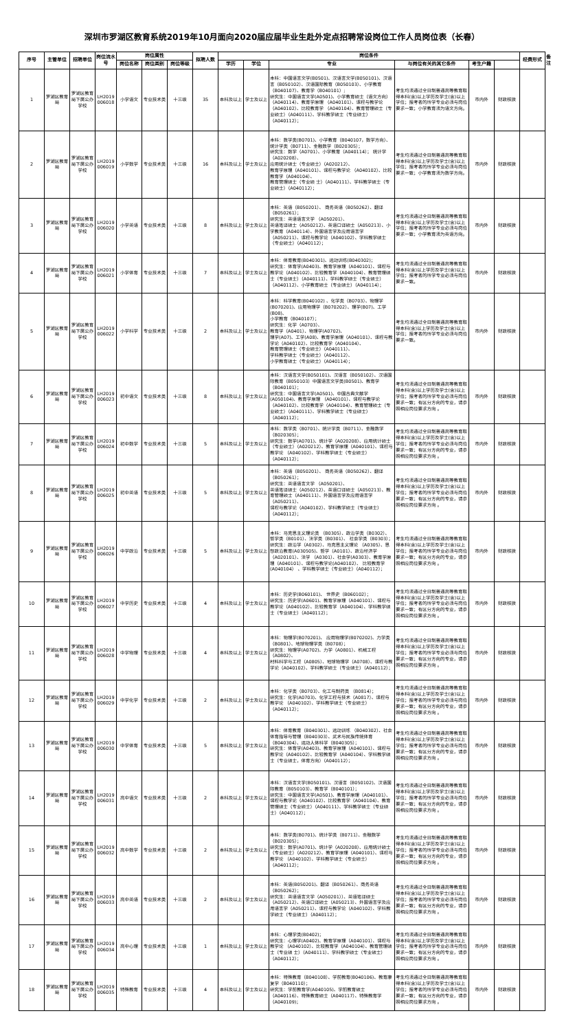深圳市罗湖区教育系统2019年10月面向2020届应届毕业生赴外定点招聘常设岗位工作人员岗位表（长春）
| 序号 | 主管单位 | 招聘单位 | 岗位流水号 | 岗位属性 | | | 拟聘人数 | 岗位条件 | | | | | | 经费形式 | 备注 |
| --- | --- | --- | --- | --- | --- | --- | --- | --- | --- | --- | --- | --- | --- | --- | --- |
| | | | | 岗位名称 | 岗位类别 | 岗位等级 | | 学历 | 学位 | 专业 | 与岗位有关的其它条件 | 考生户籍 | | | |
| 1 | 罗湖区教育局 | 罗湖区教育局下属公办学校 | LH2019 006018 | 小学语文 | 专业技术类 | 十三级 | 35 | 本科及以上 | 学士及以上 | 本科：中国语言文学(B0501)、汉语言文学(B050101)、汉语言（B050102）、汉语国际教育（B050103）、小学教育（B040107）、教育学（B040101）; 研究生：中国语言文学(A0501)、小学教育硕士（语文方向）（A040114）、教育学原理 （A040101）、课程与教学论（A040102）、比较教育学 （A040104）、教育管理硕士（专业硕士）（A040111）、学科教学硕士（专业硕士）（A040112）； | 考生均须通过全日制普通高等教育取得本科(含)以上学历及学士(含)以上学位；报考者的所学专业必须与岗位要求一致；小学教育须为语文方向。 | 市内外 | 财政核拨 | | |
| 2 | 罗湖区教育局 | 罗湖区教育局下属公办学校 | LH2019 006019 | 小学数学 | 专业技术类 | 十三级 | 16 | 本科及以上 | 学士及以上 | 本科：数学类(B0701)、小学教育（B040107，数学方向）、统计学类（B0711）、金融数学（B020305）； 研究生：数学（A0701）、小学教育（A040114）； 统计学（A020208）、 应用统计硕士（专业硕士）（A020212）、 教育学原理（A040101）、课程与教学论 （A040102）、比较教育学（A040104）、 教育管理硕士（专业硕 士）（A040111）、学科教学硕士（专业硕士）（A040112）； | 考生均须通过全日制普通高等教育取得本科(含)以上学历及学士(含)以上学位；报考者的所学专业必须与岗位要求一致；小学教育须为数学方向。 | 市内外 | 财政核拨 | | |
| 3 | 罗湖区教育局 | 罗湖区教育局下属公办学校 | LH2019 006020 | 小学英语 | 专业技术类 | 十三级 | 8 | 本科及以上 | 学士及以上 | 本科：英语（B050201）、 商务英语（B050262）、翻译（B050261）； 研究生：英语语言文学 （A050201）、 英语笔译硕士（A050212）、英语口译硕士（A050213）、小学教育（A040114）、外国语言学及应用语言学（A050211）、课程与教学论（A040102）、学科教学硕士（专业硕士）（A040112）； | 考生均须通过全日制普通高等教育取得本科(含)以上学历及学士(含)以上学位；报考者的所学专业必须与岗位要求一致；小学教育须为英语方向。 | 市内外 | 财政核拨 | | |
| 4 | 罗湖区教育局 | 罗湖区教育局下属公办学校 | LH2019 006021 | 小学体育 | 专业技术类 | 十三级 | 7 | 本科及以上 | 学士及以上 | 本科：体育教育(B040301)、运动训练(B040302)； 研究生：体育学(A0403)、教育学原理（A040101）、课程与教学论（A040102）、比较教育学（A040104）、教育管理硕士（专业硕士）（A040111）、学科教学硕士（专业硕士）（A040112）、小学教育硕士（专业硕士）（A040114）； | 考生均须通过全日制普通高等教育取得本科(含)以上学历及学士(含)以上学位；报考者的所学专业必须与岗位要求一致。 | 市内外 | 财政核拨 | | |
| 5 | 罗湖区教育局 | 罗湖区教育局下属公办学校 | LH2019 006022 | 小学科学 | 专业技术类 | 十三级 | 2 | 本科及以上 | 学士及以上 | 本科：科学教育(B040102) 、化学类（B0703）、物理学(B070201)、应用物理学（B070202）、理学(B07)、工学(B08)、 小学教育（B040107）； 研究生：化学（A0703）、 教育学（A0401）、物理学(A0702)、 理学(A07)、工学(A08)、教育学原理（A040101）、课程与教学论（A040102）、比较教育学（A040104）、 教育管理硕士（专业硕士）（A040111）、 学科教学硕士（专业硕士）（A040112）、 小学教育硕士（专业硕士）（A040114）； | 考生均须通过全日制普通高等教育取得本科(含)以上学历及学士(含)以上学位；报考者的所学专业必须与岗位要求一致。 | 市内外 | 财政核拨 | | |
| 6 | 罗湖区教育局 | 罗湖区教育局下属公办学校 | LH2019 006023 | 初中语文 | 专业技术类 | 十三级 | 8 | 本科及以上 | 学士及以上 | 本科：汉语言文学(B050101)、汉语言（B050102）、汉语国际教育（B050103）中国语言文学类(B0501)、教育学 （B040101）； 研究生：中国语言文学(A0501)、中国古典文献学(A050104)、教育学原理 （A040101）、课程与教学论（A040102）、比较教育学（A040104）、教育管理硕士（专业硕士）（A040111）、学科教学硕士（专业硕士）（A040112）； | 考生均须通过全日制普通高等教育取得本科(含)以上学历及学士(含)以上学位；报考者的所学专业必须与岗位要求一致；有区分方向的专业，请参照相应岗位要求方向 。 | 市内外 | 财政核拨 | | |
| 7 | 罗湖区教育局 | 罗湖区教育局下属公办学校 | LH2019 006024 | 初中数学 | 专业技术类 | 十三级 | 5 | 本科及以上 | 学士及以上 | 本科：数学类（B0701）、统计学类（B0711）、金融数学（B020305）； 研究生：数学(A0701)、统计学（A020208）、应用统计硕士（专业硕士）（A020212）、教育学原理（A040101）、课程与教学论 （A040102）、学科教学硕士（专业硕士）（A040112）； | 考生均须通过全日制普通高等教育取得本科(含)以上学历及学士(含)以上学位；报考者的所学专业必须与岗位要求一致；有区分方向的专业，请参照相应岗位要求方向 。 | 市内外 | 财政核拨 | | |
| 8 | 罗湖区教育局 | 罗湖区教育局下属公办学校 | LH2019 006025 | 初中英语 | 专业技术类 | 十三级 | 5 | 本科及以上 | 学士及以上 | 本科：英语（B050201）、 商务英语（B050262）、翻译（B050261）； 研究生：英语语言文学 （A050201）、 英语笔译硕士（A050212）、英语口译硕士（A050213）、教育管理硕士（A040111）、外国语言学及应用语言学 （A050211）、 课程与教学论（A040102）、学科教学硕士（专业硕士）（A040112）； | 考生均须通过全日制普通高等教育取得本科(含)以上学历及学士(含)以上学位；报考者的所学专业必须与岗位要求一致；有区分方向的专业，请参照相应岗位要求方向 。 | 市内外 | 财政核拨 | | |
| 9 | 罗湖区教育局 | 罗湖区教育局下属公办学校 | LH2019 006026 | 中学政治 | 专业技术类 | 十三级 | 5 | 本科及以上 | 学士及以上 | 本科：马克思主义理论类 （B0305）、政治学类（B0302）、哲学类（B0101）、法学类（B0301）、 社会学类（B0303）； 研究生：政治学（A0302）、马克思主义理论 （A0305）、思想政治教育(A030505)、哲学（A0101）、政治经济学（A020101）、法学 （A0301）、社会学(A0303）、教育学原理（A040101）、课程与教学论(A040102）、 比较教育学(A040104） 、学科教学硕士（专业硕士）（A040112）； | 考生均须通过全日制普通高等教育取得本科(含)以上学历及学士(含)以上学位；报考者的所学专业必须与岗位要求一致；有区分方向的专业，请参照相应岗位要求方向 。 | 市内外 | 财政核拨 | | |
| 10 | 罗湖区教育局 | 罗湖区教育局下属公办学校 | LH2019 006027 | 中学历史 | 专业技术类 | 十三级 | 4 | 本科及以上 | 学士及以上 | 本科：历史学(B060101)、 世界史（B060102）； 研究生：历史学(A0601)、教育学原理（A040101）、课程与教学论（A040102）、比较教育学（A040104）、学科教学硕士（专业硕士）（A040112）； | 考生均须通过全日制普通高等教育取得本科(含)以上学历及学士(含)以上学位；报考者的所学专业必须与岗位要求一致；有区分方向的专业，请参照相应岗位要求方向 。 | 市内外 | 财政核拨 | | |
| 11 | 罗湖区教育局 | 罗湖区教育局下属公办学校 | LH2019 006028 | 中学物理 | 专业技术类 | 十三级 | 4 | 本科及以上 | 学士及以上 | 本科：物理学(B070201)、 应用物理学(B070202)、力学类（B0801）、地球物理学类（B0708）； 研究生：物理学(A0702)、力学（A0801）、机械工程（A0802）、 材料科学与工程（A0805）、地球物理学（A0708）、课程与教学论（A040102）、学科教学硕士（专业硕士）（A040112）； | 考生均须通过全日制普通高等教育取得本科(含)以上学历及学士(含)以上学位；报考者的所学专业必须与岗位要求一致；有区分方向的专业，请参照相应岗位要求方向 。 | 市内外 | 财政核拨 | | |
| 12 | 罗湖区教育局 | 罗湖区教育局下属公办学校 | LH2019 006029 | 中学化学 | 专业技术类 | 十三级 | 2 | 本科及以上 | 学士及以上 | 本科：化学类（B0703）、化工与制药类 （B0814）； 研究生：化学(A0703)、化学工程与技术（A0817）、课程与教学论 （A040102）、学科教学硕士（专业硕士）（A040112）； | 考生均须通过全日制普通高等教育取得本科(含)以上学历及学士(含)以上学位；报考者的所学专业必须与岗位要求一致；有区分方向的专业，请参照相应岗位要求方向 。 | 市内外 | 财政核拨 | | |
| 13 | 罗湖区教育局 | 罗湖区教育局下属公办学校 | LH2019 006030 | 中学体育 | 专业技术类 | 十三级 | 5 | 本科及以上 | 学士及以上 | 本科：体育教育（B040301）、运动训练 （B040302）、社会体育指导与管理（B040303）、武术与民族传统体育（B040304）、运动人体科学（B040305）； 研究生：体育学(A0403)、教育学原理（A040101）、课程与教学论（A040102）、比较教育学（A040104）、学科教学硕士（专业硕士，体育方向）（A040112）； | 考生均须通过全日制普通高等教育取得本科(含)以上学历及学士(含)以上学位；报考者的所学专业必须与岗位要求一致；有区分方向的专业，请参照相应岗位要求方向 。 | 市内外 | 财政核拨 | | |
| 14 | 罗湖区教育局 | 罗湖区教育局下属公办学校 | LH2019 006031 | 高中语文 | 专业技术类 | 十三级 | 2 | 本科及以上 | 学士及以上 | 本科：汉语言文学(B050101)、汉语言（B050102)、汉语国际教育（B050103）、教育学（B040101）； 研究生：中国语言文学(A0501)、教育学原理（A040101）、课程与教学论（A040102）、比较教育学（A040104）、教育管理硕士（专业硕士）（A040111）、学科教学硕士（专业硕士）（A040112）； | 考生均须通过全日制普通高等教育取得本科(含)以上学历及学士(含)以上学位；报考者的所学专业必须与岗位要求一致；有区分方向的专业，请参照相应岗位要求方向 。 | 市内外 | 财政核拨 | | |
| 15 | 罗湖区教育局 | 罗湖区教育局下属公办学校 | LH2019 006032 | 高中数学 | 专业技术类 | 十三级 | 2 | 本科及以上 | 学士及以上 | 本科：数学类(B0701)、统计学类（B0711）、金融数学（B020305）； 研究生：数学(A0701)、统计学（A020208）、应用统计硕士（专业硕士）（A020212）、教育学原理（A040101）、课程与教学论 （A040102）、学科教学硕士（专业硕士）（A040112）； | 考生均须通过全日制普通高等教育取得本科(含)以上学历及学士(含)以上学位；报考者的所学专业必须与岗位要求一致；有区分方向的专业，请参照相应岗位要求方向 。 | 市内外 | 财政核拨 | | |
| 16 | 罗湖区教育局 | 罗湖区教育局下属公办学校 | LH2019 006033 | 高中英语 | 专业技术类 | 十三级 | 2 | 本科及以上 | 学士及以上 | 本科：英语(B050201)、翻译（B050261）、商务英语（B050262）； 研究生：英语语言文学（A050201））、英语笔译硕士（A050212）、英语口译硕士（A050213）、外国语言学及应用语言学（A050211）、课程与教学论（A040102）、学科教学硕士（专业硕士）（A040112）； | 考生均须通过全日制普通高等教育取得本科(含)以上学历及学士(含)以上学位；报考者的所学专业必须与岗位要求一致；有区分方向的专业，请参照相应岗位要求方向 。 | 市内外 | 财政核拨 | | |
| 17 | 罗湖区教育局 | 罗湖区教育局下属公办学校 | LH2019 006034 | 高中心理 | 专业技术类 | 十三级 | 1 | 本科及以上 | 学士及以上 | 本科：心理学类(B0402)； 研究生：心理学(A0402)、教育学原理（A040101）、课程与教学论 （A040102）、比较教育学（A040104）、教育管理硕士（专业硕 士）（A040111）、学科教学硕士（专业硕士）（A040112）； | 考生均须通过全日制普通高等教育取得本科(含)以上学历及学士(含)以上学位；报考者的所学专业必须与岗位要求一致；有区分方向的专业，请参照相应岗位要求方向 。 | 市内外 | 财政核拨 | | |
| 18 | 罗湖区教育局 | 罗湖区教育局下属公办学校 | LH2019 006035 | 特殊教育 | 专业技术类 | 十三级 | 4 | 本科及以上 | 学士及以上 | 本科：特殊教育（B040108）、学前教育(B040106)、教育康复学（B040110）； 研究生：学前教育学(A040105)、学前教育硕士（A040116）、特殊教育硕士（A040117）、特殊教育学（A040109)； | 考生均须通过全日制普通高等教育取得本科(含)以上学历及学士(含)以上学位；报考者的所学专业必须与岗位要求一致；有区分方向的专业，请参照相应岗位要求方向 。 | 市内外 | 财政核拨 | | |